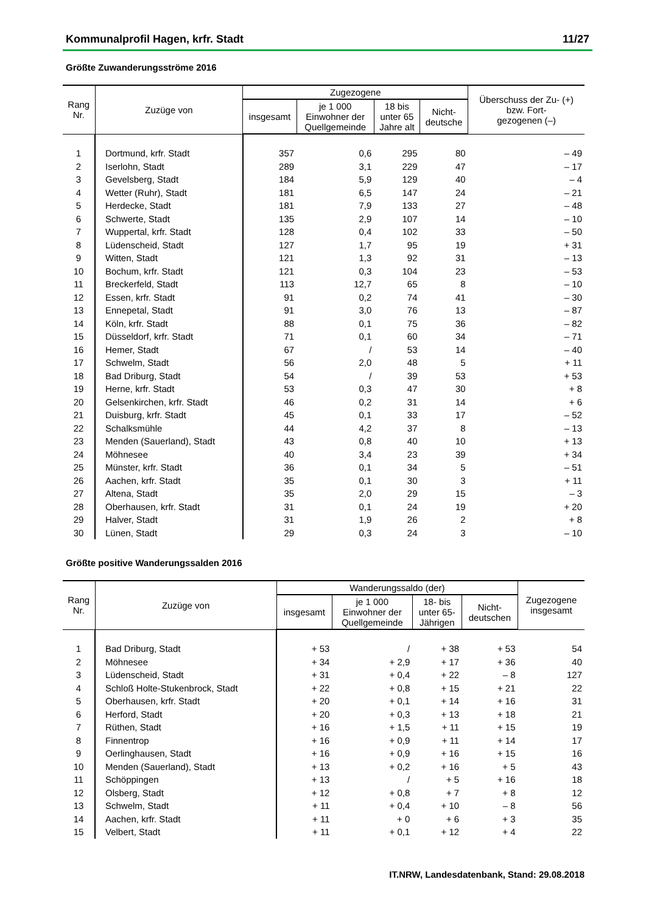Kommunalprofil Hagen, krfr. Stadt 11/27
Größte Zuwanderungsströme 2016
| Rang Nr. | Zuzüge von | Zugezogene | | | | Überschuss der Zu- (+) bzw. Fort- gezogenen (–) |
| --- | --- | --- | --- | --- | --- | --- |
| | | insgesamt | je 1 000 Einwohner der Quellgemeinde | 18 bis unter 65 Jahre alt | Nicht- deutsche | |
| 1 | Dortmund, krfr. Stadt | 357 | 0,6 | 295 | 80 | – 49 |
| 2 | Iserlohn, Stadt | 289 | 3,1 | 229 | 47 | – 17 |
| 3 | Gevelsberg, Stadt | 184 | 5,9 | 129 | 40 | – 4 |
| 4 | Wetter (Ruhr), Stadt | 181 | 6,5 | 147 | 24 | – 21 |
| 5 | Herdecke, Stadt | 181 | 7,9 | 133 | 27 | – 48 |
| 6 | Schwerte, Stadt | 135 | 2,9 | 107 | 14 | – 10 |
| 7 | Wuppertal, krfr. Stadt | 128 | 0,4 | 102 | 33 | – 50 |
| 8 | Lüdenscheid, Stadt | 127 | 1,7 | 95 | 19 | + 31 |
| 9 | Witten, Stadt | 121 | 1,3 | 92 | 31 | – 13 |
| 10 | Bochum, krfr. Stadt | 121 | 0,3 | 104 | 23 | – 53 |
| 11 | Breckerfeld, Stadt | 113 | 12,7 | 65 | 8 | – 10 |
| 12 | Essen, krfr. Stadt | 91 | 0,2 | 74 | 41 | – 30 |
| 13 | Ennepetal, Stadt | 91 | 3,0 | 76 | 13 | – 87 |
| 14 | Köln, krfr. Stadt | 88 | 0,1 | 75 | 36 | – 82 |
| 15 | Düsseldorf, krfr. Stadt | 71 | 0,1 | 60 | 34 | – 71 |
| 16 | Hemer, Stadt | 67 | / | 53 | 14 | – 40 |
| 17 | Schwelm, Stadt | 56 | 2,0 | 48 | 5 | + 11 |
| 18 | Bad Driburg, Stadt | 54 | / | 39 | 53 | + 53 |
| 19 | Herne, krfr. Stadt | 53 | 0,3 | 47 | 30 | + 8 |
| 20 | Gelsenkirchen, krfr. Stadt | 46 | 0,2 | 31 | 14 | + 6 |
| 21 | Duisburg, krfr. Stadt | 45 | 0,1 | 33 | 17 | – 52 |
| 22 | Schalksmühle | 44 | 4,2 | 37 | 8 | – 13 |
| 23 | Menden (Sauerland), Stadt | 43 | 0,8 | 40 | 10 | + 13 |
| 24 | Möhnesee | 40 | 3,4 | 23 | 39 | + 34 |
| 25 | Münster, krfr. Stadt | 36 | 0,1 | 34 | 5 | – 51 |
| 26 | Aachen, krfr. Stadt | 35 | 0,1 | 30 | 3 | + 11 |
| 27 | Altena, Stadt | 35 | 2,0 | 29 | 15 | – 3 |
| 28 | Oberhausen, krfr. Stadt | 31 | 0,1 | 24 | 19 | + 20 |
| 29 | Halver, Stadt | 31 | 1,9 | 26 | 2 | + 8 |
| 30 | Lünen, Stadt | 29 | 0,3 | 24 | 3 | – 10 |
Größte positive Wanderungssalden 2016
| Rang Nr. | Zuzüge von | Wanderungssaldo (der) | | | | Zugezogene insgesamt |
| --- | --- | --- | --- | --- | --- | --- |
| | | insgesamt | je 1 000 Einwohner der Quellgemeinde | 18- bis unter 65- Jährigen | Nicht- deutschen | |
| 1 | Bad Driburg, Stadt | + 53 | / | + 38 | + 53 | 54 |
| 2 | Möhnesee | + 34 | + 2,9 | + 17 | + 36 | 40 |
| 3 | Lüdenscheid, Stadt | + 31 | + 0,4 | + 22 | – 8 | 127 |
| 4 | Schloß Holte-Stukenbrock, Stadt | + 22 | + 0,8 | + 15 | + 21 | 22 |
| 5 | Oberhausen, krfr. Stadt | + 20 | + 0,1 | + 14 | + 16 | 31 |
| 6 | Herford, Stadt | + 20 | + 0,3 | + 13 | + 18 | 21 |
| 7 | Rüthen, Stadt | + 16 | + 1,5 | + 11 | + 15 | 19 |
| 8 | Finnentrop | + 16 | + 0,9 | + 11 | + 14 | 17 |
| 9 | Oerlinghausen, Stadt | + 16 | + 0,9 | + 16 | + 15 | 16 |
| 10 | Menden (Sauerland), Stadt | + 13 | + 0,2 | + 16 | + 5 | 43 |
| 11 | Schöppingen | + 13 | / | + 5 | + 16 | 18 |
| 12 | Olsberg, Stadt | + 12 | + 0,8 | + 7 | + 8 | 12 |
| 13 | Schwelm, Stadt | + 11 | + 0,4 | + 10 | – 8 | 56 |
| 14 | Aachen, krfr. Stadt | + 11 | + 0 | + 6 | + 3 | 35 |
| 15 | Velbert, Stadt | + 11 | + 0,1 | + 12 | + 4 | 22 |
IT.NRW, Landesdatenbank, Stand: 29.08.2018